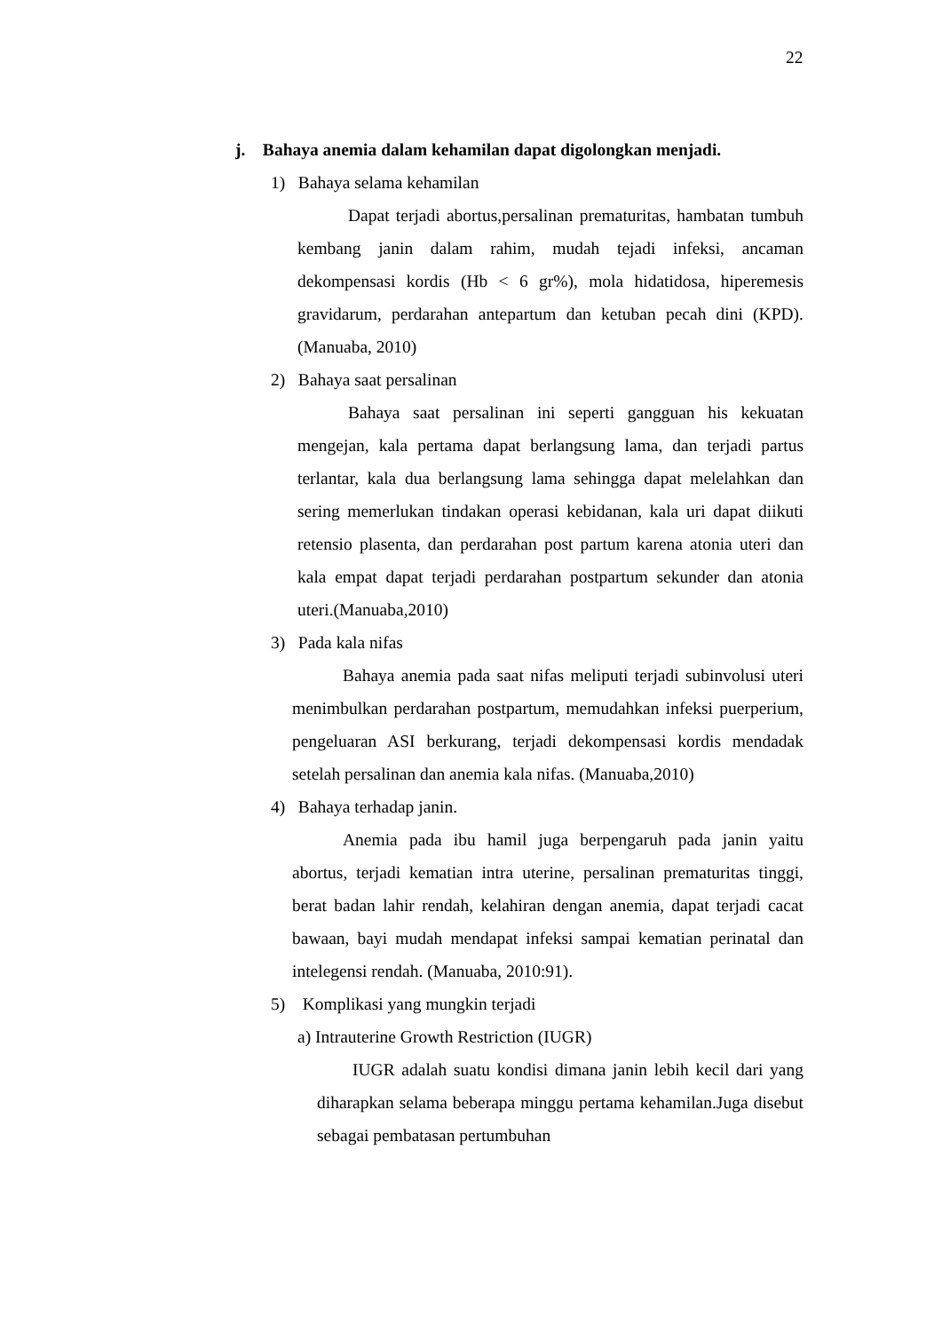22
j. Bahaya anemia dalam kehamilan dapat digolongkan menjadi.
1) Bahaya selama kehamilan
Dapat terjadi abortus,persalinan prematuritas, hambatan tumbuh kembang janin dalam rahim, mudah tejadi infeksi, ancaman dekompensasi kordis (Hb < 6 gr%), mola hidatidosa, hiperemesis gravidarum, perdarahan antepartum dan ketuban pecah dini (KPD). (Manuaba, 2010)
2) Bahaya saat persalinan
Bahaya saat persalinan ini seperti gangguan his kekuatan mengejan, kala pertama dapat berlangsung lama, dan terjadi partus terlantar, kala dua berlangsung lama sehingga dapat melelahkan dan sering memerlukan tindakan operasi kebidanan, kala uri dapat diikuti retensio plasenta, dan perdarahan post partum karena atonia uteri dan kala empat dapat terjadi perdarahan postpartum sekunder dan atonia uteri.(Manuaba,2010)
3) Pada kala nifas
Bahaya anemia pada saat nifas meliputi terjadi subinvolusi uteri menimbulkan perdarahan postpartum, memudahkan infeksi puerperium, pengeluaran ASI berkurang, terjadi dekompensasi kordis mendadak setelah persalinan dan anemia kala nifas. (Manuaba,2010)
4) Bahaya terhadap janin.
Anemia pada ibu hamil juga berpengaruh pada janin yaitu abortus, terjadi kematian intra uterine, persalinan prematuritas tinggi, berat badan lahir rendah, kelahiran dengan anemia, dapat terjadi cacat bawaan, bayi mudah mendapat infeksi sampai kematian perinatal dan intelegensi rendah. (Manuaba, 2010:91).
5) Komplikasi yang mungkin terjadi
a) Intrauterine Growth Restriction (IUGR)
IUGR adalah suatu kondisi dimana janin lebih kecil dari yang diharapkan selama beberapa minggu pertama kehamilan.Juga disebut sebagai pembatasan pertumbuhan